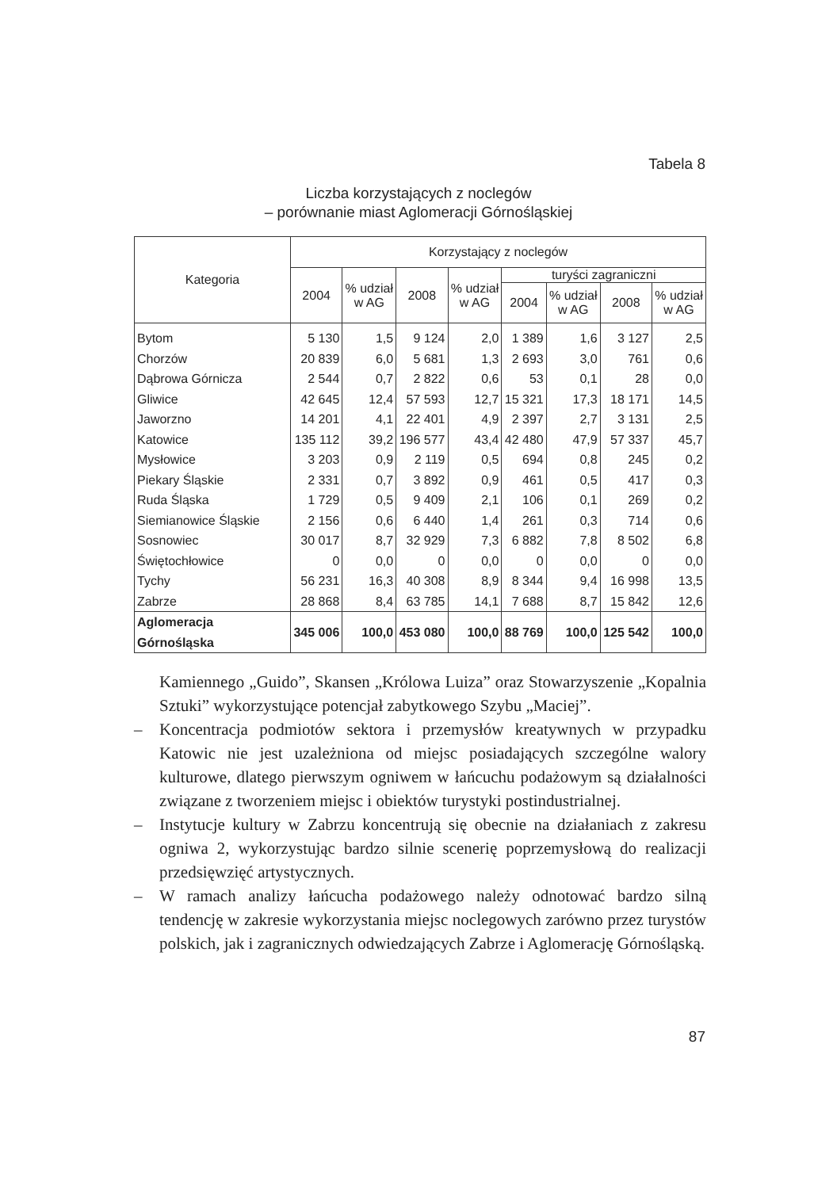Tabela 8
Liczba korzystających z noclegów
– porównanie miast Aglomeracji Górnośląskiej
| Kategoria | Korzystający z noclegów | | | | | | | |
| --- | --- | --- | --- | --- | --- | --- | --- | --- |
| | 2004 | % udział w AG | 2008 | % udział w AG | turyści zagraniczni | | | |
| | | | | | 2004 | % udział w AG | 2008 | % udział w AG |
| Bytom | 5 130 | 1,5 | 9 124 | 2,0 | 1 389 | 1,6 | 3 127 | 2,5 |
| Chorzów | 20 839 | 6,0 | 5 681 | 1,3 | 2 693 | 3,0 | 761 | 0,6 |
| Dąbrowa Górnicza | 2 544 | 0,7 | 2 822 | 0,6 | 53 | 0,1 | 28 | 0,0 |
| Gliwice | 42 645 | 12,4 | 57 593 | 12,7 | 15 321 | 17,3 | 18 171 | 14,5 |
| Jaworzno | 14 201 | 4,1 | 22 401 | 4,9 | 2 397 | 2,7 | 3 131 | 2,5 |
| Katowice | 135 112 | 39,2 | 196 577 | 43,4 | 42 480 | 47,9 | 57 337 | 45,7 |
| Mysłowice | 3 203 | 0,9 | 2 119 | 0,5 | 694 | 0,8 | 245 | 0,2 |
| Piekary Śląskie | 2 331 | 0,7 | 3 892 | 0,9 | 461 | 0,5 | 417 | 0,3 |
| Ruda Śląska | 1 729 | 0,5 | 9 409 | 2,1 | 106 | 0,1 | 269 | 0,2 |
| Siemianowice Śląskie | 2 156 | 0,6 | 6 440 | 1,4 | 261 | 0,3 | 714 | 0,6 |
| Sosnowiec | 30 017 | 8,7 | 32 929 | 7,3 | 6 882 | 7,8 | 8 502 | 6,8 |
| Świętochłowice | 0 | 0,0 | 0 | 0,0 | 0 | 0,0 | 0 | 0,0 |
| Tychy | 56 231 | 16,3 | 40 308 | 8,9 | 8 344 | 9,4 | 16 998 | 13,5 |
| Zabrze | 28 868 | 8,4 | 63 785 | 14,1 | 7 688 | 8,7 | 15 842 | 12,6 |
| Aglomeracja Górnośląska | 345 006 | 100,0 | 453 080 | 100,0 | 88 769 | 100,0 | 125 542 | 100,0 |
Kamiennego „Guido”, Skansen „Królowa Luiza” oraz Stowarzyszenie „Kopalnia Sztuki” wykorzystujące potencjał zabytkowego Szybu „Maciej”.
– Koncentracja podmiotów sektora i przemysłów kreatywnych w przypadku Katowic nie jest uzależniona od miejsc posiadających szczególne walory kulturowe, dlatego pierwszym ogniwem w łańcuchu podażowym są działalności związane z tworzeniem miejsc i obiektów turystyki postindustrialnej.
– Instytucje kultury w Zabrzu koncentrują się obecnie na działaniach z zakresu ogniwa 2, wykorzystując bardzo silnie scenerię poprzemysłową do realizacji przedsięwzięć artystycznych.
– W ramach analizy łańcucha podażowego należy odnotować bardzo silną tendencję w zakresie wykorzystania miejsc noclegowych zarówno przez turystów polskich, jak i zagranicznych odwiedzających Zabrze i Aglomerację Górnośląską.
87